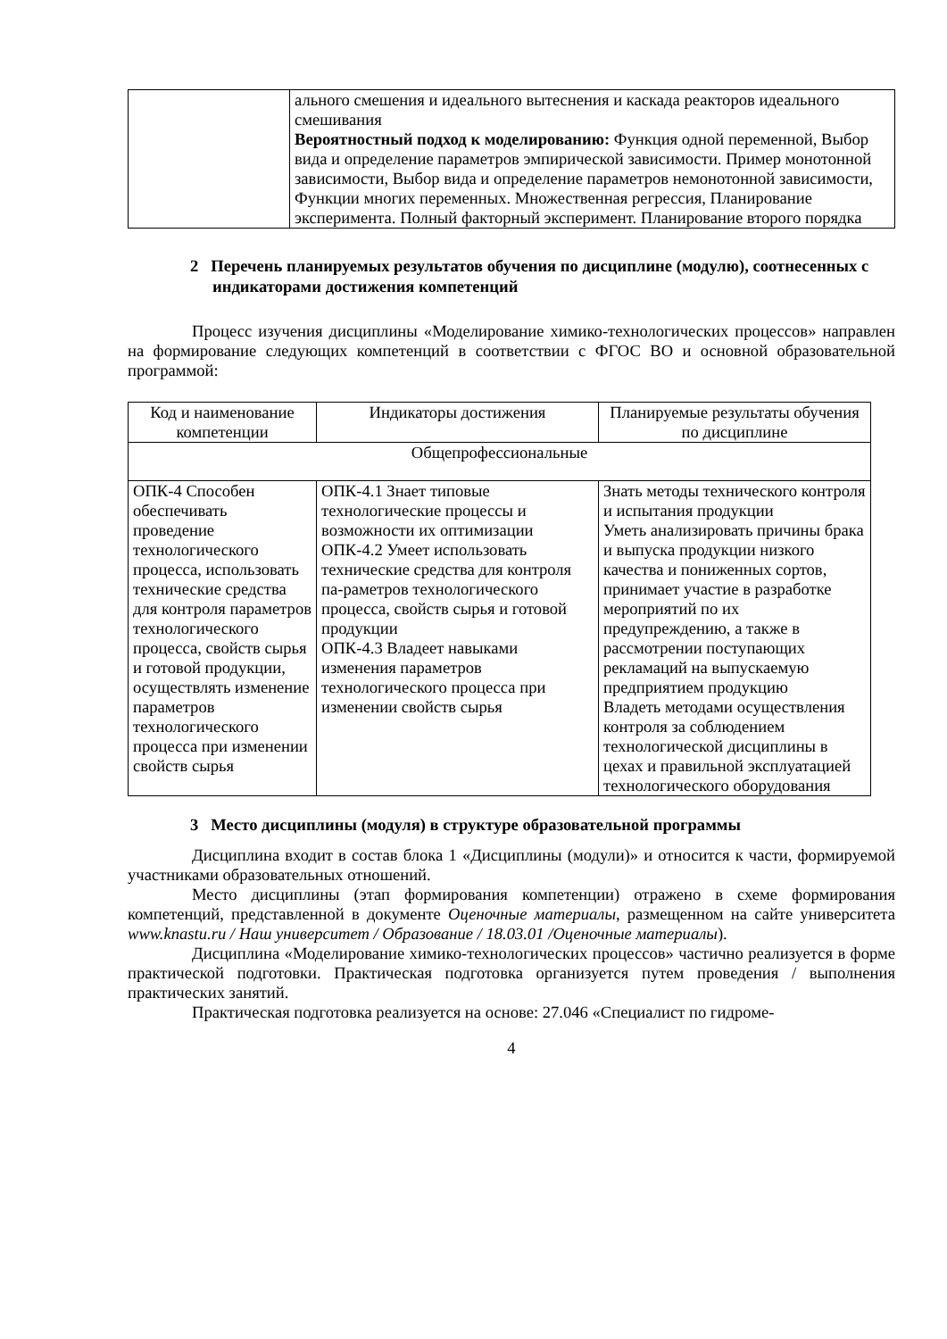| | ального смешения и идеального вытеснения и каскада реакторов идеального смешивания Вероятностный подход к моделированию: Функция одной переменной, Выбор вида и определение параметров эмпирической зависимости. Пример монотонной зависимости, Выбор вида и определение параметров немонотонной зависимости, Функции многих переменных. Множественная регрессия, Планирование эксперимента. Полный факторный эксперимент. Планирование второго порядка |
2 Перечень планируемых результатов обучения по дисциплине (модулю), соотнесенных с индикаторами достижения компетенций
Процесс изучения дисциплины «Моделирование химико-технологических процессов» направлен на формирование следующих компетенций в соответствии с ФГОС ВО и основной образовательной программой:
| Код и наименование компетенции | Индикаторы достижения | Планируемые результаты обучения по дисциплине |
| --- | --- | --- |
| Общепрофессиональные | | |
| ОПК-4 Способен обеспечивать проведение технологического процесса, использовать технические средства для контроля параметров технологического процесса, свойств сырья и готовой продукции, осуществлять изменение параметров технологического процесса при изменении свойств сырья | ОПК-4.1 Знает типовые технологические процессы и возможности их оптимизации ОПК-4.2 Умеет использовать технические средства для контроля па-раметров технологического процесса, свойств сырья и готовой продукции ОПК-4.3 Владеет навыками изменения параметров технологического процесса при изменении свойств сырья | Знать методы технического контроля и испытания продукции Уметь анализировать причины брака и выпуска продукции низкого качества и пониженных сортов, принимает участие в разработке мероприятий по их предупреждению, а также в рассмотрении поступающих рекламаций на выпускаемую предприятием продукцию Владеть методами осуществления контроля за соблюдением технологической дисциплины в цехах и правильной эксплуатацией технологического оборудования |
3 Место дисциплины (модуля) в структуре образовательной программы
Дисциплина входит в состав блока 1 «Дисциплины (модули)» и относится к части, формируемой участниками образовательных отношений.
Место дисциплины (этап формирования компетенции) отражено в схеме формирования компетенций, представленной в документе Оценочные материалы, размещенном на сайте университета www.knastu.ru / Наш университет / Образование / 18.03.01 /Оценочные материалы).
Дисциплина «Моделирование химико-технологических процессов» частично реализуется в форме практической подготовки. Практическая подготовка организуется путем проведения / выполнения практических занятий.
Практическая подготовка реализуется на основе: 27.046 «Специалист по гидроме-
4